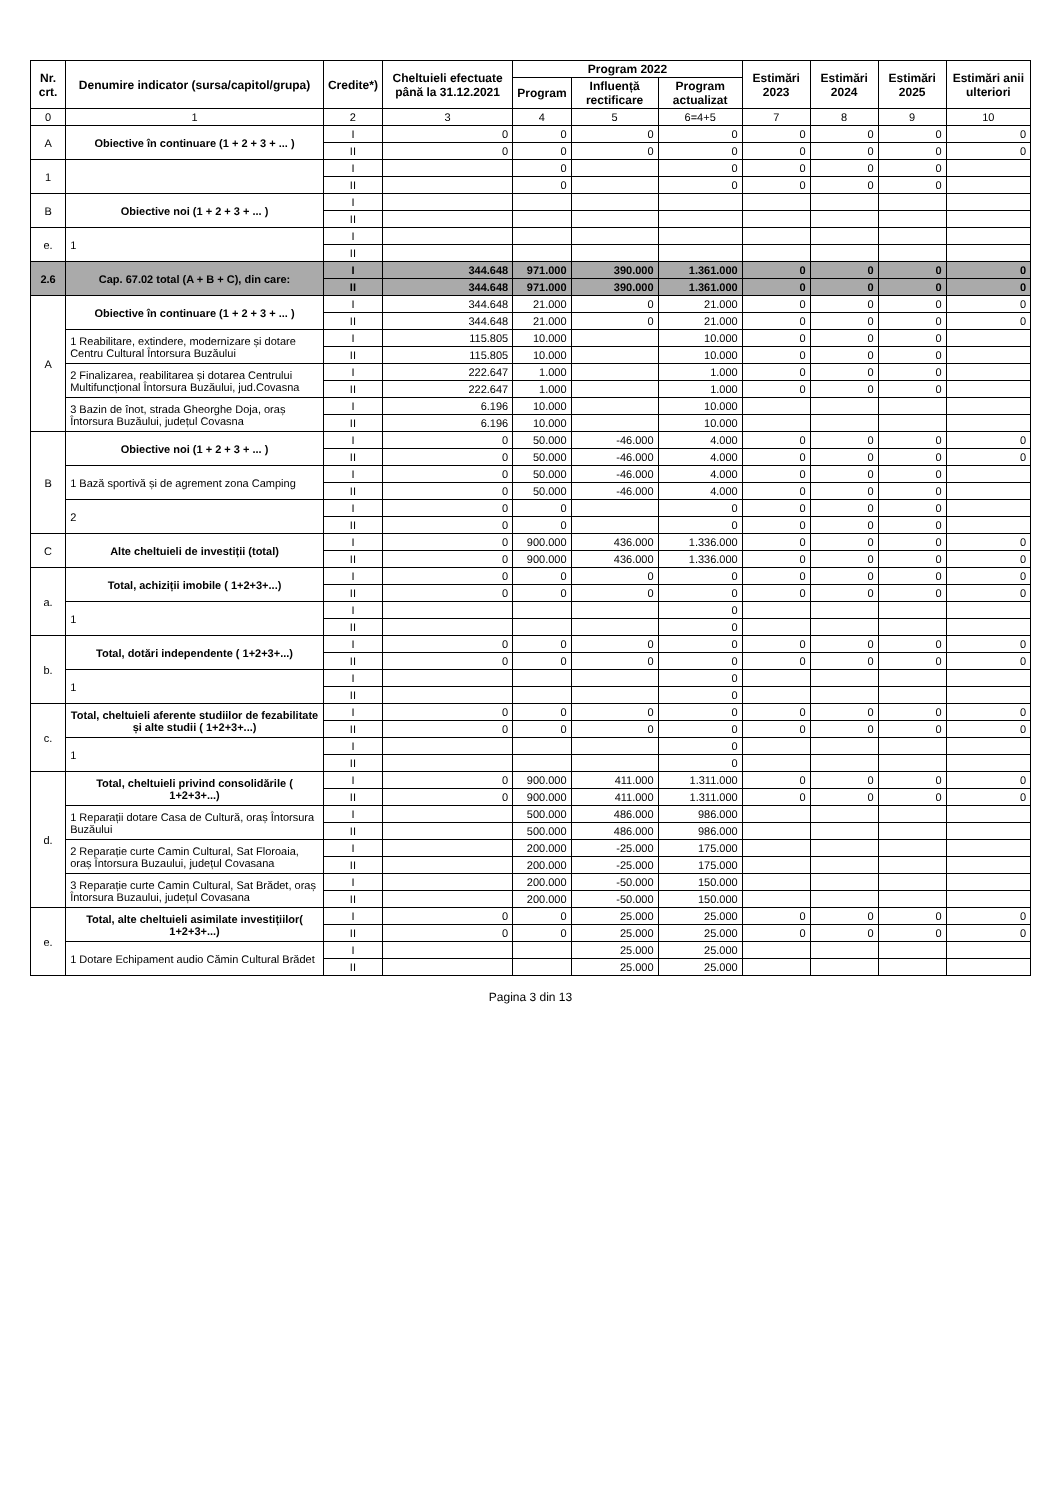| Nr. crt. | Denumire indicator (sursa/capitol/grupa) | Credite*) | Cheltuieli efectuate până la 31.12.2021 | Program 2022 | | | Estimări 2023 | Estimări 2024 | Estimări 2025 | Estimări anii ulteriori |
| --- | --- | --- | --- | --- | --- | --- | --- | --- | --- | --- |
| | | | | Program | Influență rectificare | Program actualizat | | | | |
| 0 | 1 | 2 | 3 | 4 | 5 | 6=4+5 | 7 | 8 | 9 | 10 |
| A | Obiective în continuare (1 + 2 + 3 + ... ) | I | 0 | 0 | 0 | 0 | 0 | 0 | 0 | 0 |
| | | II | 0 | 0 | 0 | 0 | 0 | 0 | 0 | 0 |
| 1 | | I | | 0 | | 0 | 0 | 0 | 0 | |
| | | II | | 0 | | 0 | 0 | 0 | 0 | |
| B | Obiective noi (1 + 2 + 3 + ... ) | I | | | | | | | | |
| | | II | | | | | | | | |
| e. | 1 | I | | | | | | | | |
| | | II | | | | | | | | |
| 2.6 | Cap. 67.02 total (A + B + C), din care: | I | 344.648 | 971.000 | 390.000 | 1.361.000 | 0 | 0 | 0 | 0 |
| | | II | 344.648 | 971.000 | 390.000 | 1.361.000 | 0 | 0 | 0 | 0 |
| A | Obiective în continuare (1 + 2 + 3 + ... ) | I | 344.648 | 21.000 | 0 | 21.000 | 0 | 0 | 0 | 0 |
| | | II | 344.648 | 21.000 | 0 | 21.000 | 0 | 0 | 0 | 0 |
| | 1 Reabilitare, extindere, modernizare și dotare Centru Cultural Întorsura Buzăului | I | 115.805 | 10.000 | | 10.000 | 0 | 0 | 0 | |
| | | II | 115.805 | 10.000 | | 10.000 | 0 | 0 | 0 | |
| | 2 Finalizarea, reabilitarea și dotarea Centrului Multifuncțional Întorsura Buzăului, jud.Covasna | I | 222.647 | 1.000 | | 1.000 | 0 | 0 | 0 | |
| | | II | 222.647 | 1.000 | | 1.000 | 0 | 0 | 0 | |
| | 3 Bazin de înot, strada Gheorghe Doja, oraș Întorsura Buzăului, județul Covasna | I | 6.196 | 10.000 | | 10.000 | | | | |
| | | II | 6.196 | 10.000 | | 10.000 | | | | |
| B | Obiective noi (1 + 2 + 3 + ... ) | I | 0 | 50.000 | -46.000 | 4.000 | 0 | 0 | 0 | 0 |
| | | II | 0 | 50.000 | -46.000 | 4.000 | 0 | 0 | 0 | 0 |
| | 1 Bază sportivă și de agrement zona Camping | I | 0 | 50.000 | -46.000 | 4.000 | 0 | 0 | 0 | |
| | | II | 0 | 50.000 | -46.000 | 4.000 | 0 | 0 | 0 | |
| | 2 | I | 0 | 0 | | 0 | 0 | 0 | 0 | |
| | | II | 0 | 0 | | 0 | 0 | 0 | 0 | |
| C | Alte cheltuieli de investiții (total) | I | 0 | 900.000 | 436.000 | 1.336.000 | 0 | 0 | 0 | 0 |
| | | II | 0 | 900.000 | 436.000 | 1.336.000 | 0 | 0 | 0 | 0 |
| a. | Total, achiziții imobile ( 1+2+3+...) | I | 0 | 0 | 0 | 0 | 0 | 0 | 0 | 0 |
| | | II | 0 | 0 | 0 | 0 | 0 | 0 | 0 | 0 |
| | 1 | I | | | | 0 | | | | |
| | | II | | | | 0 | | | | |
| b. | Total, dotări independente ( 1+2+3+...) | I | 0 | 0 | 0 | 0 | 0 | 0 | 0 | 0 |
| | | II | 0 | 0 | 0 | 0 | 0 | 0 | 0 | 0 |
| | 1 | I | | | | 0 | | | | |
| | | II | | | | 0 | | | | |
| c. | Total, cheltuieli aferente studiilor de fezabilitate și alte studii ( 1+2+3+...) | I | 0 | 0 | 0 | 0 | 0 | 0 | 0 | 0 |
| | | II | 0 | 0 | 0 | 0 | 0 | 0 | 0 | 0 |
| | 1 | I | | | | 0 | | | | |
| | | II | | | | 0 | | | | |
| d. | Total, cheltuieli privind consolidările ( 1+2+3+...) | I | 0 | 900.000 | 411.000 | 1.311.000 | 0 | 0 | 0 | 0 |
| | | II | 0 | 900.000 | 411.000 | 1.311.000 | 0 | 0 | 0 | 0 |
| | 1 Reparații dotare Casa de Cultură, oraș Întorsura Buzăului | I | | 500.000 | 486.000 | 986.000 | | | | |
| | | II | | 500.000 | 486.000 | 986.000 | | | | |
| | 2 Reparație curte Camin Cultural, Sat Floroaia, oraș Întorsura Buzaului, județul Covasana | I | | 200.000 | -25.000 | 175.000 | | | | |
| | | II | | 200.000 | -25.000 | 175.000 | | | | |
| | 3 Reparație curte Camin Cultural, Sat Brădet, oraș Întorsura Buzaului, județul Covasana | I | | 200.000 | -50.000 | 150.000 | | | | |
| | | II | | 200.000 | -50.000 | 150.000 | | | | |
| e. | Total, alte cheltuieli asimilate investițiilor( 1+2+3+...) | I | 0 | 0 | 25.000 | 25.000 | 0 | 0 | 0 | 0 |
| | | II | 0 | 0 | 25.000 | 25.000 | 0 | 0 | 0 | 0 |
| | 1 Dotare Echipament audio Cămin Cultural Brădet | I | | | 25.000 | 25.000 | | | | |
| | | II | | | 25.000 | 25.000 | | | | |
Pagina 3 din 13